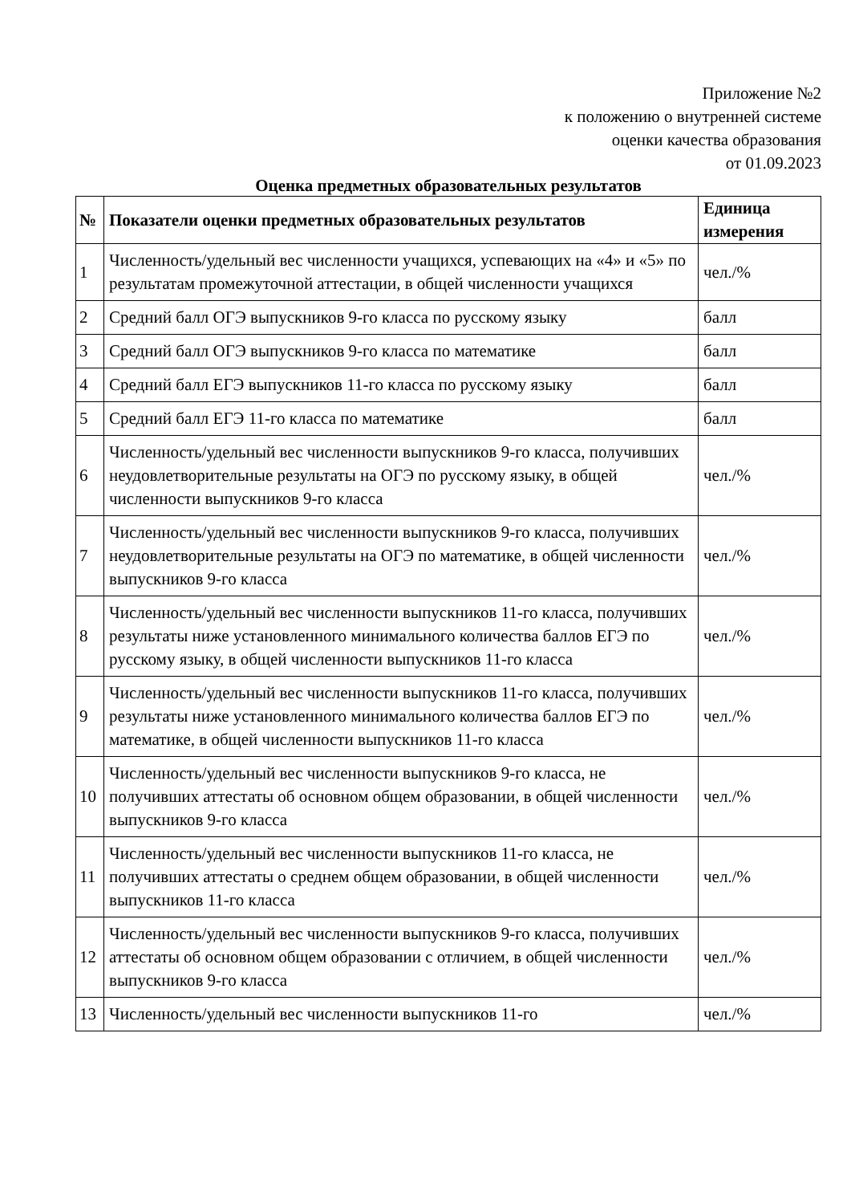Приложение №2
к положению о внутренней системе
оценки качества образования
от 01.09.2023
Оценка предметных образовательных результатов
| № | Показатели оценки предметных образовательных результатов | Единица измерения |
| --- | --- | --- |
| 1 | Численность/удельный вес численности учащихся, успевающих на «4» и «5» по результатам промежуточной аттестации, в общей численности учащихся | чел./% |
| 2 | Средний балл ОГЭ выпускников 9-го класса по русскому языку | балл |
| 3 | Средний балл ОГЭ выпускников 9-го класса по математике | балл |
| 4 | Средний балл ЕГЭ выпускников 11-го класса по русскому языку | балл |
| 5 | Средний балл ЕГЭ 11-го класса по математике | балл |
| 6 | Численность/удельный вес численности выпускников 9-го класса, получивших неудовлетворительные результаты на ОГЭ по русскому языку, в общей численности выпускников 9-го класса | чел./% |
| 7 | Численность/удельный вес численности выпускников 9-го класса, получивших неудовлетворительные результаты на ОГЭ по математике, в общей численности выпускников 9-го класса | чел./% |
| 8 | Численность/удельный вес численности выпускников 11-го класса, получивших результаты ниже установленного минимального количества баллов ЕГЭ по русскому языку, в общей численности выпускников 11-го класса | чел./% |
| 9 | Численность/удельный вес численности выпускников 11-го класса, получивших результаты ниже установленного минимального количества баллов ЕГЭ по математике, в общей численности выпускников 11-го класса | чел./% |
| 10 | Численность/удельный вес численности выпускников 9-го класса, не получивших аттестаты об основном общем образовании, в общей численности выпускников 9-го класса | чел./% |
| 11 | Численность/удельный вес численности выпускников 11-го класса, не получивших аттестаты о среднем общем образовании, в общей численности выпускников 11-го класса | чел./% |
| 12 | Численность/удельный вес численности выпускников 9-го класса, получивших аттестаты об основном общем образовании с отличием, в общей численности выпускников 9-го класса | чел./% |
| 13 | Численность/удельный вес численности выпускников 11-го | чел./% |